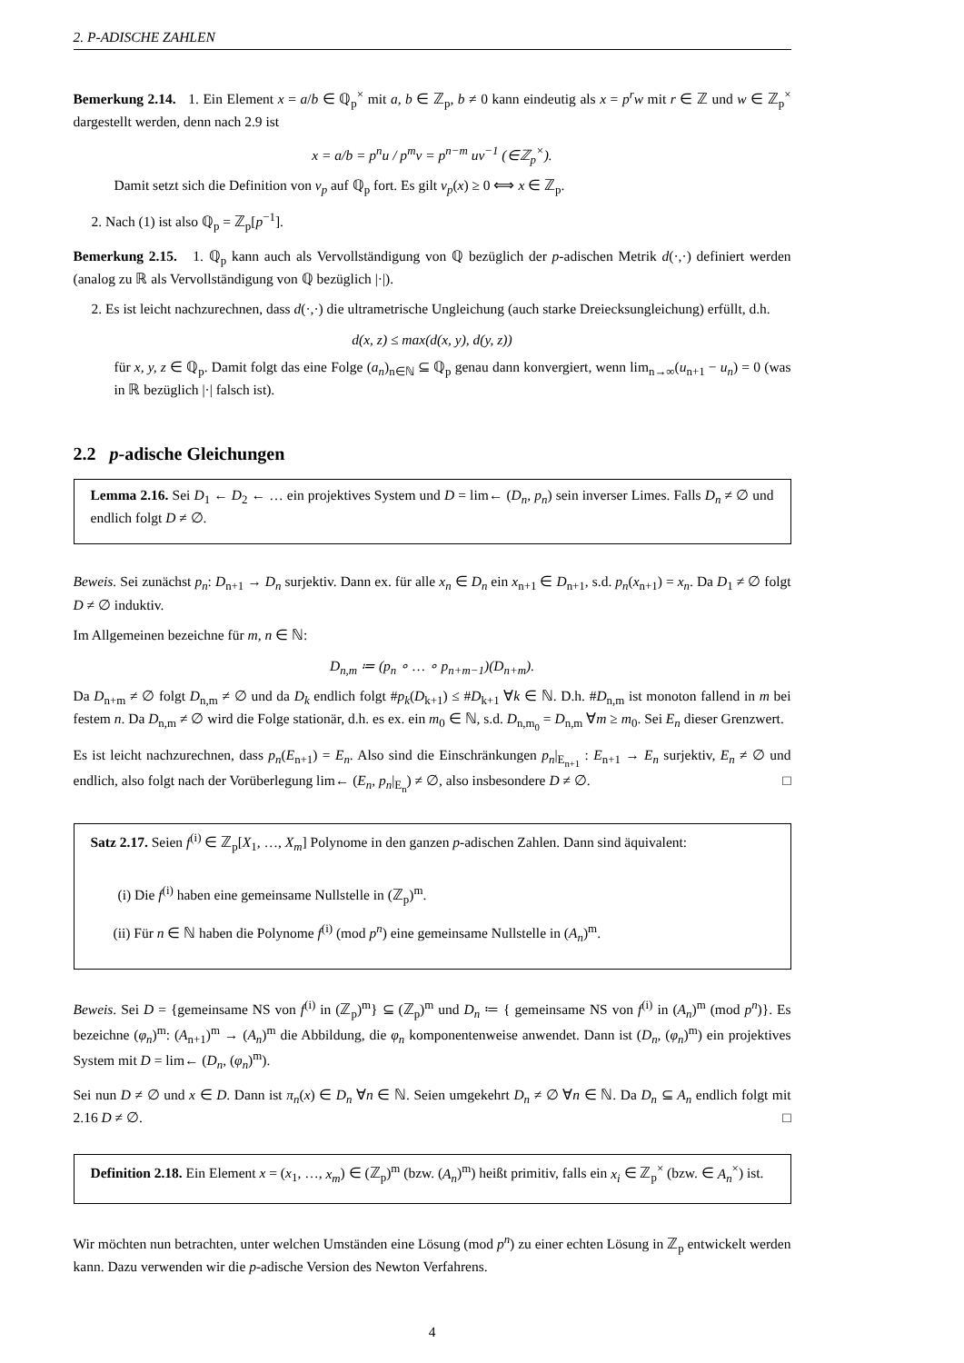2. P-ADISCHE ZAHLEN
Bemerkung 2.14. 1. Ein Element x = a/b ∈ ℚ<sub>p</sub><sup>×</sup> mit a, b ∈ ℤ<sub>p</sub>, b ≠ 0 kann eindeutig als x = p<sup>r</sup>w mit r ∈ ℤ und w ∈ ℤ<sub>p</sub><sup>×</sup> dargestellt werden, denn nach 2.9 ist
x = a/b = p<sup>n</sup>u / p<sup>m</sup>v = p<sup>n−m</sup> uv<sup>−1</sup> (∈ℤ<sub>p</sub><sup>×</sup>).
Damit setzt sich die Definition von v<sub>p</sub> auf ℚ<sub>p</sub> fort. Es gilt v<sub>p</sub>(x) ≥ 0 ⟺ x ∈ ℤ<sub>p</sub>.
2. Nach (1) ist also ℚ<sub>p</sub> = ℤ<sub>p</sub>[p<sup>−1</sup>].
Bemerkung 2.15. 1. ℚ<sub>p</sub> kann auch als Vervollständigung von ℚ bezüglich der p-adischen Metrik d(·,·) definiert werden (analog zu ℝ als Vervollständigung von ℚ bezüglich |·|).
2. Es ist leicht nachzurechnen, dass d(·,·) die ultrametrische Ungleichung (auch starke Dreiecksungleichung) erfüllt, d.h.
d(x, z) ≤ max(d(x, y), d(y, z))
für x, y, z ∈ ℚ<sub>p</sub>. Damit folgt das eine Folge (a<sub>n</sub>)<sub>n∈ℕ</sub> ⊆ ℚ<sub>p</sub> genau dann konvergiert, wenn lim<sub>n→∞</sub>(u<sub>n+1</sub> − u<sub>n</sub>) = 0 (was in ℝ bezüglich |·| falsch ist).
2.2 p-adische Gleichungen
Lemma 2.16. Sei D<sub>1</sub> ← D<sub>2</sub> ← … ein projektives System und D = lim← (D<sub>n</sub>, p<sub>n</sub>) sein inverser Limes. Falls D<sub>n</sub> ≠ ∅ und endlich folgt D ≠ ∅.
Beweis. Sei zunächst p<sub>n</sub>: D<sub>n+1</sub> → D<sub>n</sub> surjektiv. Dann ex. für alle x<sub>n</sub> ∈ D<sub>n</sub> ein x<sub>n+1</sub> ∈ D<sub>n+1</sub>, s.d. p<sub>n</sub>(x<sub>n+1</sub>) = x<sub>n</sub>. Da D<sub>1</sub> ≠ ∅ folgt D ≠ ∅ induktiv.
Im Allgemeinen bezeichne für m, n ∈ ℕ:
D<sub>n,m</sub> ≔ (p<sub>n</sub> ∘ … ∘ p<sub>n+m−1</sub>)(D<sub>n+m</sub>).
Da D<sub>n+m</sub> ≠ ∅ folgt D<sub>n,m</sub> ≠ ∅ und da D<sub>k</sub> endlich folgt #p<sub>k</sub>(D<sub>k+1</sub>) ≤ #D<sub>k+1</sub> ∀k ∈ ℕ. D.h. #D<sub>n,m</sub> ist monoton fallend in m bei festem n. Da D<sub>n,m</sub> ≠ ∅ wird die Folge stationär, d.h. es ex. ein m<sub>0</sub> ∈ ℕ, s.d. D<sub>n,m<sub>0</sub></sub> = D<sub>n,m</sub> ∀m ≥ m<sub>0</sub>. Sei E<sub>n</sub> dieser Grenzwert.
Es ist leicht nachzurechnen, dass p<sub>n</sub>(E<sub>n+1</sub>) = E<sub>n</sub>. Also sind die Einschränkungen p<sub>n</sub>|<sub>E<sub>n+1</sub></sub> : E<sub>n+1</sub> → E<sub>n</sub> surjektiv, E<sub>n</sub> ≠ ∅ und endlich, also folgt nach der Vorüberlegung lim← (E<sub>n</sub>, p<sub>n</sub>|<sub>E<sub>n</sub></sub>) ≠ ∅, also insbesondere D ≠ ∅. □
Satz 2.17. Seien f<sup>(i)</sup> ∈ ℤ<sub>p</sub>[X<sub>1</sub>, …, X<sub>m</sub>] Polynome in den ganzen p-adischen Zahlen. Dann sind äquivalent:
(i) Die f<sup>(i)</sup> haben eine gemeinsame Nullstelle in (ℤ<sub>p</sub>)<sup>m</sup>.
(ii) Für n ∈ ℕ haben die Polynome f<sup>(i)</sup> (mod p<sup>n</sup>) eine gemeinsame Nullstelle in (A<sub>n</sub>)<sup>m</sup>.
Beweis. Sei D = {gemeinsame NS von f<sup>(i)</sup> in (ℤ<sub>p</sub>)<sup>m</sup>} ⊆ (ℤ<sub>p</sub>)<sup>m</sup> und D<sub>n</sub> ≔ { gemeinsame NS von f<sup>(i)</sup> in (A<sub>n</sub>)<sup>m</sup> (mod p<sup>n</sup>)}. Es bezeichne (φ<sub>n</sub>)<sup>m</sup>: (A<sub>n+1</sub>)<sup>m</sup> → (A<sub>n</sub>)<sup>m</sup> die Abbildung, die φ<sub>n</sub> komponentenweise anwendet. Dann ist (D<sub>n</sub>, (φ<sub>n</sub>)<sup>m</sup>) ein projektives System mit D = lim← (D<sub>n</sub>, (φ<sub>n</sub>)<sup>m</sup>).
Sei nun D ≠ ∅ und x ∈ D. Dann ist π<sub>n</sub>(x) ∈ D<sub>n</sub> ∀n ∈ ℕ. Seien umgekehrt D<sub>n</sub> ≠ ∅ ∀n ∈ ℕ. Da D<sub>n</sub> ⊆ A<sub>n</sub> endlich folgt mit 2.16 D ≠ ∅. □
Definition 2.18. Ein Element x = (x<sub>1</sub>, …, x<sub>m</sub>) ∈ (ℤ<sub>p</sub>)<sup>m</sup> (bzw. (A<sub>n</sub>)<sup>m</sup>) heißt primitiv, falls ein x<sub>i</sub> ∈ ℤ<sub>p</sub><sup>×</sup> (bzw. ∈ A<sub>n</sub><sup>×</sup>) ist.
Wir möchten nun betrachten, unter welchen Umständen eine Lösung (mod p<sup>n</sup>) zu einer echten Lösung in ℤ<sub>p</sub> entwickelt werden kann. Dazu verwenden wir die p-adische Version des Newton Verfahrens.
4